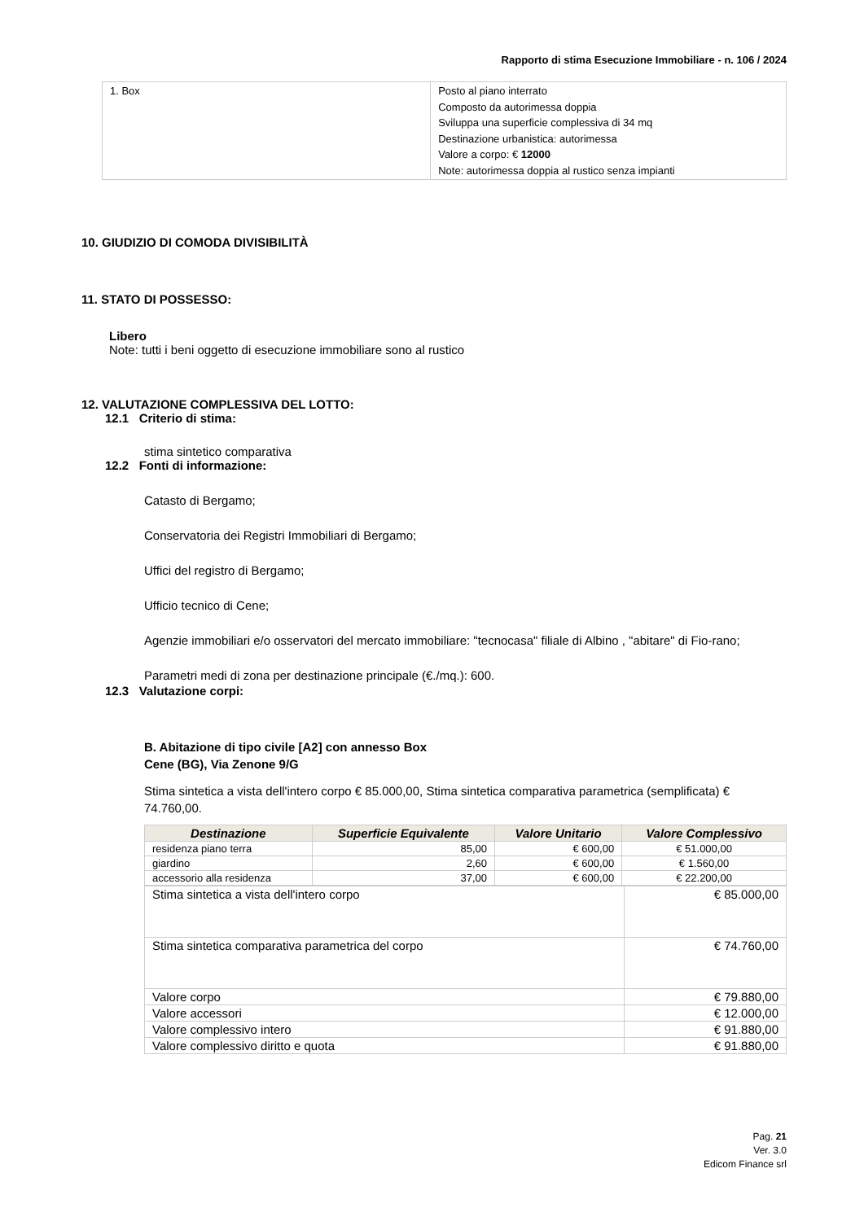Rapporto di stima Esecuzione Immobiliare - n. 106 / 2024
| 1. Box | Posto al piano interrato Composto da autorimessa doppia Sviluppa una superficie complessiva di 34 mq Destinazione urbanistica: autorimessa Valore a corpo: € 12000 Note: autorimessa doppia al rustico senza impianti |
10. GIUDIZIO DI COMODA DIVISIBILITÀ
11. STATO DI POSSESSO:
Libero
Note: tutti i beni oggetto di esecuzione immobiliare sono al rustico
12. VALUTAZIONE COMPLESSIVA DEL LOTTO:
12.1 Criterio di stima:
stima sintetico comparativa
12.2 Fonti di informazione:
Catasto di Bergamo;
Conservatoria dei Registri Immobiliari di Bergamo;
Uffici del registro di Bergamo;
Ufficio tecnico di Cene;
Agenzie immobiliari e/o osservatori del mercato immobiliare: "tecnocasa" filiale di Albino , "abitare" di Fio-rano;
Parametri medi di zona per destinazione principale (€./mq.): 600.
12.3 Valutazione corpi:
B. Abitazione di tipo civile [A2] con annesso Box
Cene (BG), Via Zenone 9/G
Stima sintetica a vista dell'intero corpo € 85.000,00, Stima sintetica comparativa parametrica (semplificata) € 74.760,00.
| Destinazione | Superficie Equivalente | Valore Unitario | Valore Complessivo |
| --- | --- | --- | --- |
| residenza piano terra | 85,00 | € 600,00 | € 51.000,00 |
| giardino | 2,60 | € 600,00 | € 1.560,00 |
| accessorio alla residenza | 37,00 | € 600,00 | € 22.200,00 |
| Stima sintetica a vista dell'intero corpo | € 85.000,00 |
| Stima sintetica comparativa parametrica del corpo | € 74.760,00 |
| Valore corpo | € 79.880,00 |
| Valore accessori | € 12.000,00 |
| Valore complessivo intero | € 91.880,00 |
| Valore complessivo diritto e quota | € 91.880,00 |
Pag. 21
Ver. 3.0
Edicom Finance srl